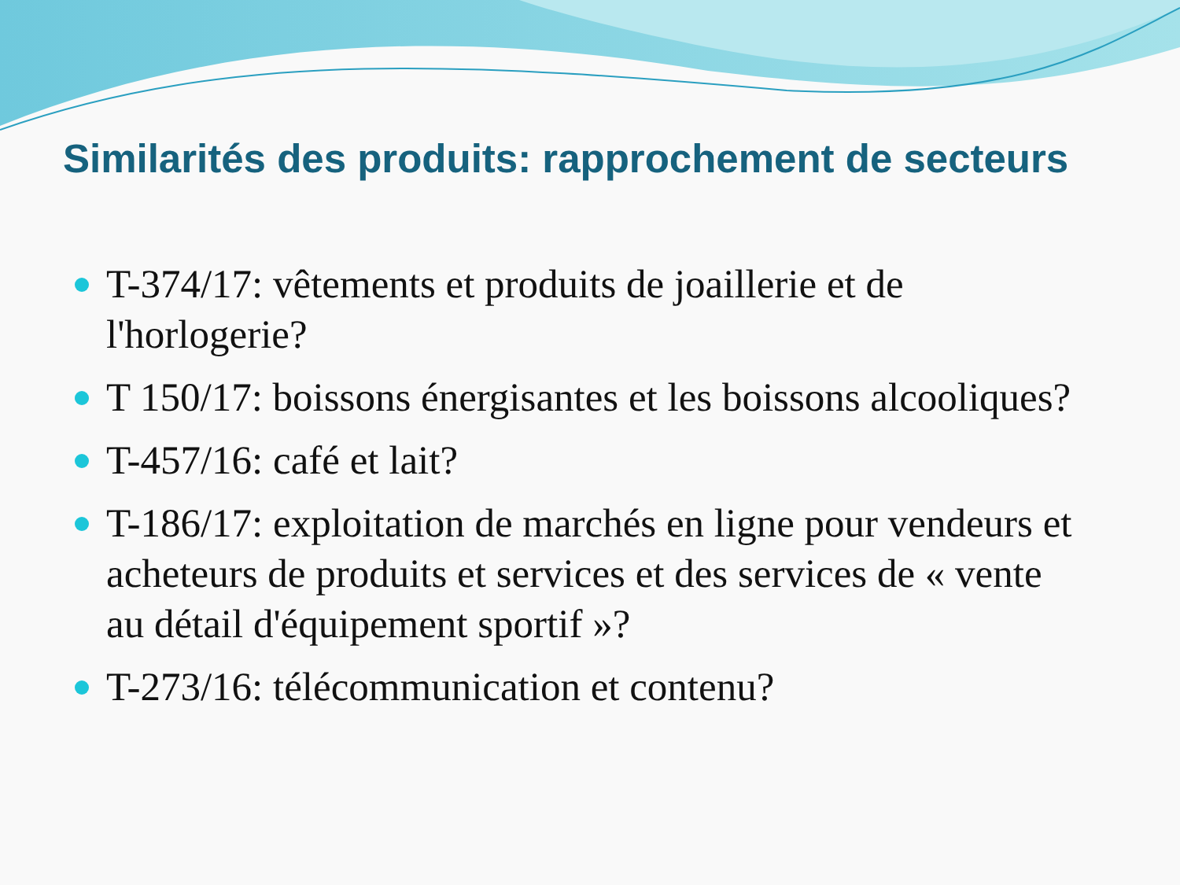Similarités des produits: rapprochement de secteurs
T-374/17: vêtements et produits de joaillerie et de l'horlogerie?
T 150/17: boissons énergisantes et les boissons alcooliques?
T-457/16: café et lait?
T-186/17: exploitation de marchés en ligne pour vendeurs et acheteurs de produits et services et des services de « vente au détail d'équipement sportif »?
T-273/16: télécommunication et contenu?